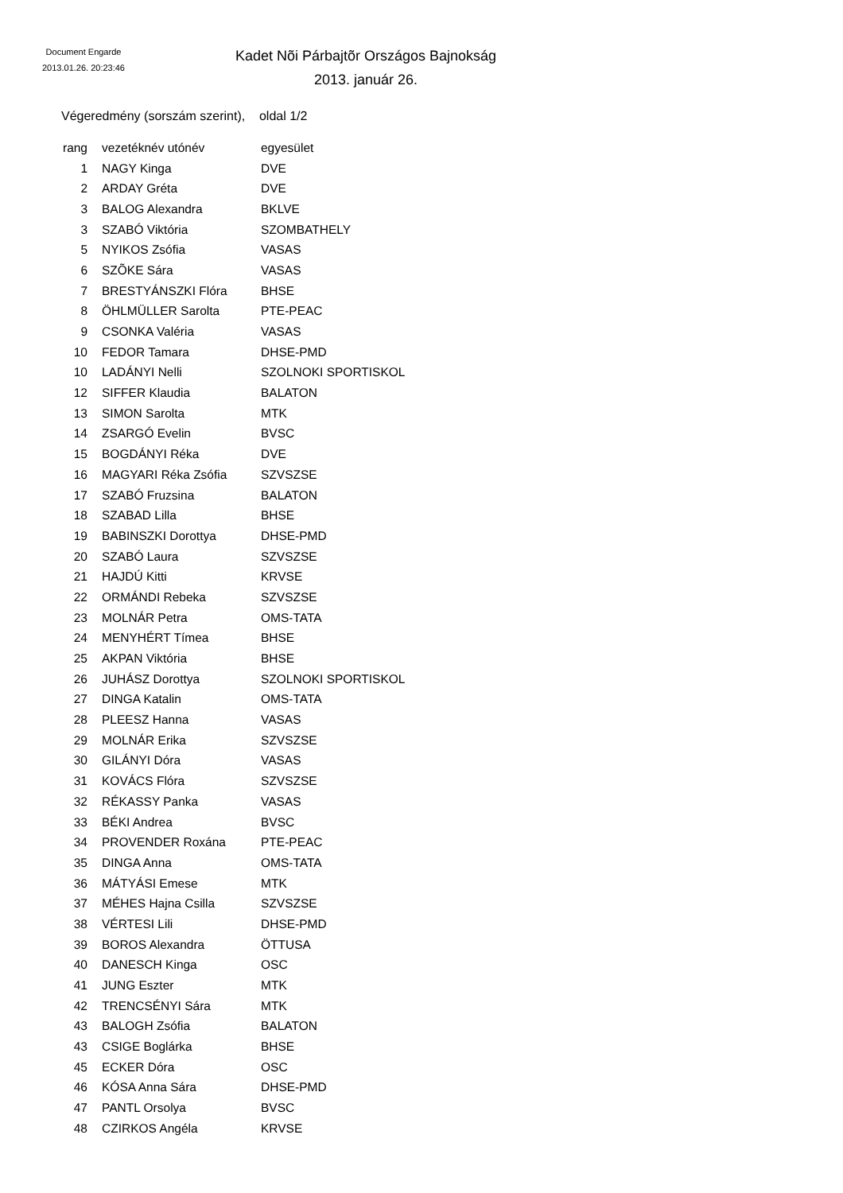Document Engarde
2013.01.26. 20:23:46
Kadet Nõi Párbajtõr Országos Bajnokság
2013. január 26.
Végeredmény (sorszám szerint), oldal 1/2
| rang | vezetéknév utónév | egyesület |
| --- | --- | --- |
| 1 | NAGY Kinga | DVE |
| 2 | ARDAY Gréta | DVE |
| 3 | BALOG Alexandra | BKLVE |
| 3 | SZABÓ Viktória | SZOMBATHELY |
| 5 | NYIKOS Zsófia | VASAS |
| 6 | SZÕKE Sára | VASAS |
| 7 | BRESTYÁNSZKI Flóra | BHSE |
| 8 | ÖHLMÜLLER Sarolta | PTE-PEAC |
| 9 | CSONKA Valéria | VASAS |
| 10 | FEDOR Tamara | DHSE-PMD |
| 10 | LADÁNYI Nelli | SZOLNOKI SPORTISKOL |
| 12 | SIFFER Klaudia | BALATON |
| 13 | SIMON Sarolta | MTK |
| 14 | ZSARGÓ Evelin | BVSC |
| 15 | BOGDÁNYI Réka | DVE |
| 16 | MAGYARI Réka Zsófia | SZVSZSE |
| 17 | SZABÓ Fruzsina | BALATON |
| 18 | SZABAD Lilla | BHSE |
| 19 | BABINSZKI Dorottya | DHSE-PMD |
| 20 | SZABÓ Laura | SZVSZSE |
| 21 | HAJDÚ Kitti | KRVSE |
| 22 | ORMÁNDI Rebeka | SZVSZSE |
| 23 | MOLNÁR Petra | OMS-TATA |
| 24 | MENYHÉRT Tímea | BHSE |
| 25 | AKPAN Viktória | BHSE |
| 26 | JUHÁSZ Dorottya | SZOLNOKI SPORTISKOL |
| 27 | DINGA Katalin | OMS-TATA |
| 28 | PLEESZ Hanna | VASAS |
| 29 | MOLNÁR Erika | SZVSZSE |
| 30 | GILÁNYI Dóra | VASAS |
| 31 | KOVÁCS Flóra | SZVSZSE |
| 32 | RÉKASSY Panka | VASAS |
| 33 | BÉKI Andrea | BVSC |
| 34 | PROVENDER Roxána | PTE-PEAC |
| 35 | DINGA Anna | OMS-TATA |
| 36 | MÁTYÁSI Emese | MTK |
| 37 | MÉHES Hajna Csilla | SZVSZSE |
| 38 | VÉRTESI Lili | DHSE-PMD |
| 39 | BOROS Alexandra | ÖTTUSA |
| 40 | DANESCH Kinga | OSC |
| 41 | JUNG Eszter | MTK |
| 42 | TRENCSÉNYI Sára | MTK |
| 43 | BALOGH Zsófia | BALATON |
| 43 | CSIGE Boglárka | BHSE |
| 45 | ECKER Dóra | OSC |
| 46 | KÓSA Anna Sára | DHSE-PMD |
| 47 | PANTL Orsolya | BVSC |
| 48 | CZIRKOS Angéla | KRVSE |